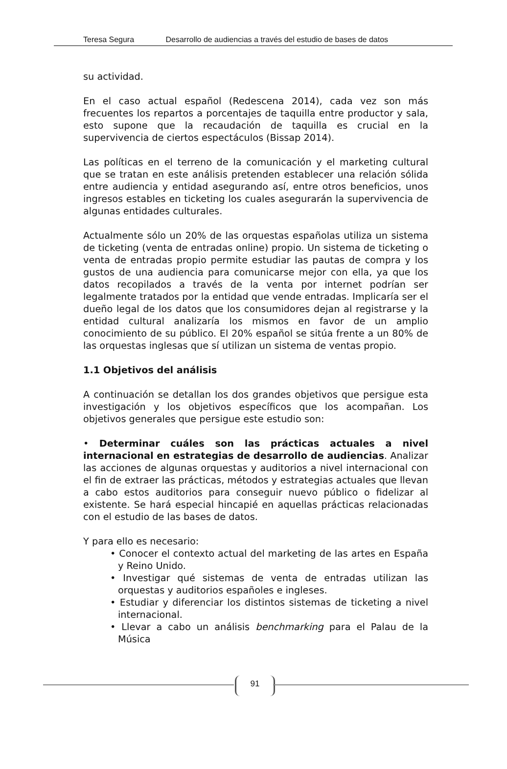Teresa Segura Desarrollo de audiencias a través del estudio de bases de datos
su actividad.
En el caso actual español (Redescena 2014), cada vez son más frecuentes los repartos a porcentajes de taquilla entre productor y sala, esto supone que la recaudación de taquilla es crucial en la supervivencia de ciertos espectáculos (Bissap 2014).
Las políticas en el terreno de la comunicación y el marketing cultural que se tratan en este análisis pretenden establecer una relación sólida entre audiencia y entidad asegurando así, entre otros beneficios, unos ingresos estables en ticketing los cuales asegurarán la supervivencia de algunas entidades culturales.
Actualmente sólo un 20% de las orquestas españolas utiliza un sistema de ticketing (venta de entradas online) propio. Un sistema de ticketing o venta de entradas propio permite estudiar las pautas de compra y los gustos de una audiencia para comunicarse mejor con ella, ya que los datos recopilados a través de la venta por internet podrían ser legalmente tratados por la entidad que vende entradas. Implicaría ser el dueño legal de los datos que los consumidores dejan al registrarse y la entidad cultural analizaría los mismos en favor de un amplio conocimiento de su público. El 20% español se sitúa frente a un 80% de las orquestas inglesas que sí utilizan un sistema de ventas propio.
1.1 Objetivos del análisis
A continuación se detallan los dos grandes objetivos que persigue esta investigación y los objetivos específicos que los acompañan. Los objetivos generales que persigue este estudio son:
• Determinar cuáles son las prácticas actuales a nivel internacional en estrategias de desarrollo de audiencias. Analizar las acciones de algunas orquestas y auditorios a nivel internacional con el fin de extraer las prácticas, métodos y estrategias actuales que llevan a cabo estos auditorios para conseguir nuevo público o fidelizar al existente. Se hará especial hincapié en aquellas prácticas relacionadas con el estudio de las bases de datos.
Y para ello es necesario:
• Conocer el contexto actual del marketing de las artes en España y Reino Unido.
• Investigar qué sistemas de venta de entradas utilizan las orquestas y auditorios españoles e ingleses.
• Estudiar y diferenciar los distintos sistemas de ticketing a nivel internacional.
• Llevar a cabo un análisis benchmarking para el Palau de la Música
91